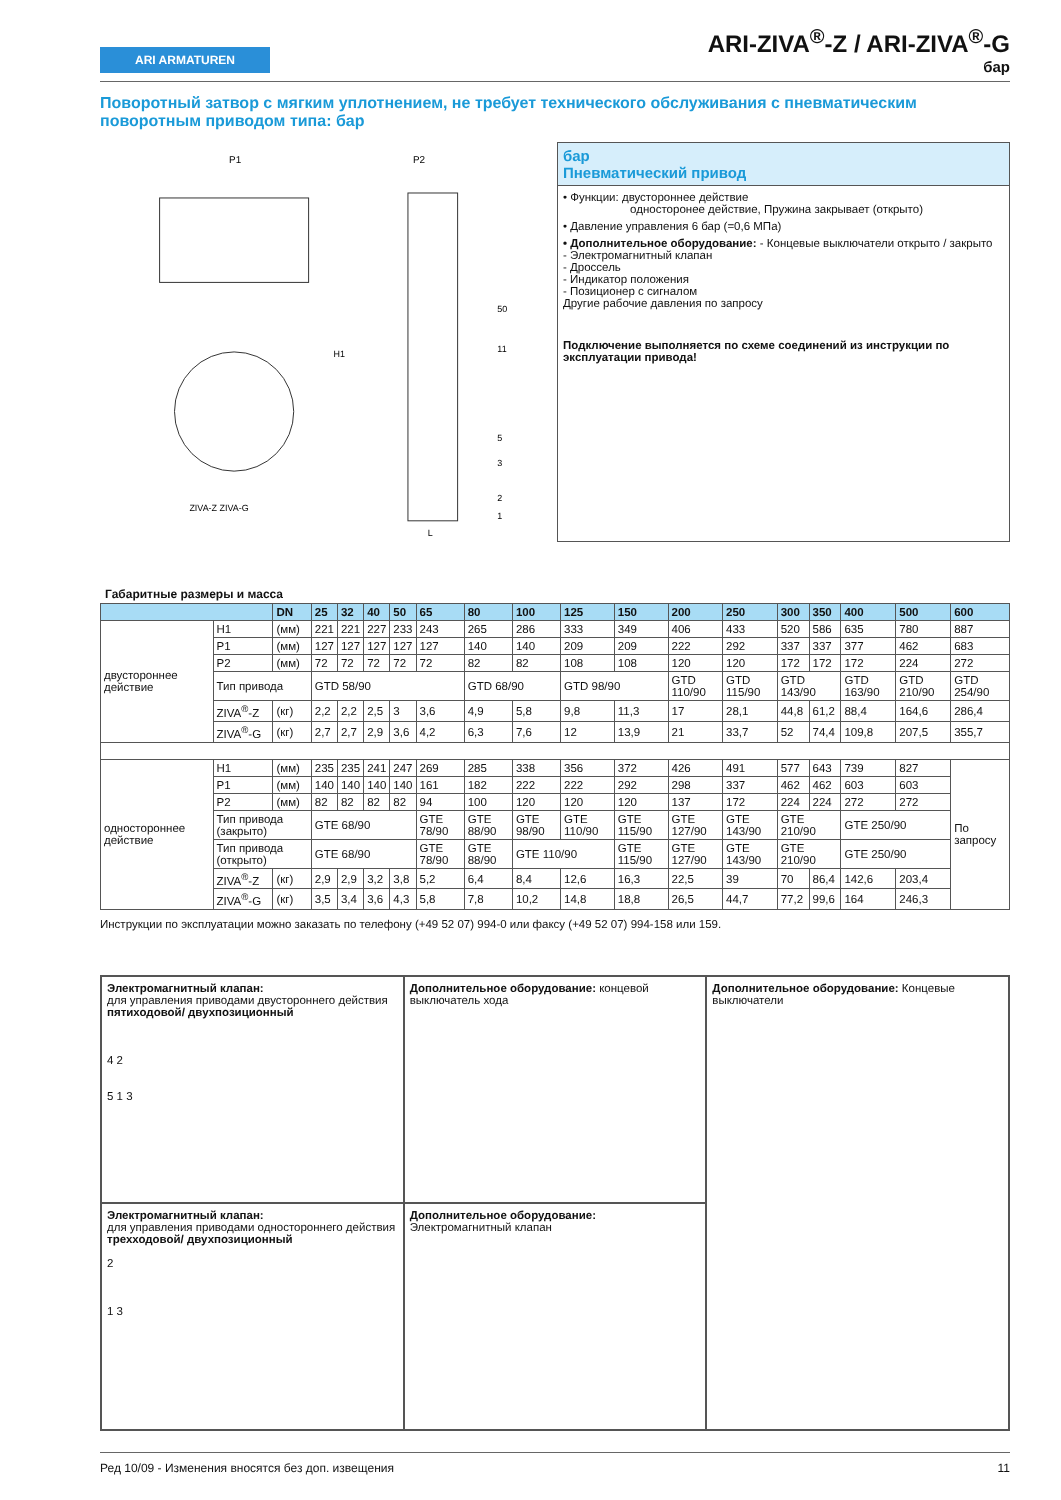ARI ARMATUREN
ARI-ZIVA<sup>®</sup>-Z / ARI-ZIVA<sup>®</sup>-G
бар
Поворотный затвор с мягким уплотнением, не требует технического обслуживания с пневматическим поворотным приводом типа: бар
P1
P2
ZIVA-Z ZIVA-G
50
11
5
3
2
1
L
H1
бар
Пневматический привод
• Функции: двустороннее действие
односторонее действие, Пружина закрывает (открыто)
• Давление управления 6 бар (=0,6 МПа)
• Дополнительное оборудование: - Концевые выключатели открыто / закрыто
- Электромагнитный клапан
- Дроссель
- Индикатор положения
- Позиционер с сигналом
Другие рабочие давления по запросу
Подключение выполняется по схеме соединений из инструкции по эксплуатации привода!
Габаритные размеры и масса
| | | DN | 25 | 32 | 40 | 50 | 65 | 80 | 100 | 125 | 150 | 200 | 250 | 300 | 350 | 400 | 500 | 600 |
| --- | --- | --- | --- | --- | --- | --- | --- | --- | --- | --- | --- | --- | --- | --- | --- | --- | --- | --- |
| двустороннее действие | H1 | (мм) | 221 | 221 | 227 | 233 | 243 | 265 | 286 | 333 | 349 | 406 | 433 | 520 | 586 | 635 | 780 | 887 |
| | P1 | (мм) | 127 | 127 | 127 | 127 | 127 | 140 | 140 | 209 | 209 | 222 | 292 | 337 | 337 | 377 | 462 | 683 |
| | P2 | (мм) | 72 | 72 | 72 | 72 | 72 | 82 | 82 | 108 | 108 | 120 | 120 | 172 | 172 | 172 | 224 | 272 |
| | Тип привода | | GTD 58/90 | | | | | GTD 68/90 | | GTD 98/90 | | GTD 110/90 | GTD 115/90 | GTD 143/90 | | GTD 163/90 | GTD 210/90 | GTD 254/90 |
| | ZIVA<sup>®</sup>-Z | (кг) | 2,2 | 2,2 | 2,5 | 3 | 3,6 | 4,9 | 5,8 | 9,8 | 11,3 | 17 | 28,1 | 44,8 | 61,2 | 88,4 | 164,6 | 286,4 |
| | ZIVA<sup>®</sup>-G | (кг) | 2,7 | 2,7 | 2,9 | 3,6 | 4,2 | 6,3 | 7,6 | 12 | 13,9 | 21 | 33,7 | 52 | 74,4 | 109,8 | 207,5 | 355,7 |
| одностороннее действие | H1 | (мм) | 235 | 235 | 241 | 247 | 269 | 285 | 338 | 356 | 372 | 426 | 491 | 577 | 643 | 739 | 827 | По запросу |
| | P1 | (мм) | 140 | 140 | 140 | 140 | 161 | 182 | 222 | 222 | 292 | 298 | 337 | 462 | 462 | 603 | 603 | |
| | P2 | (мм) | 82 | 82 | 82 | 82 | 94 | 100 | 120 | 120 | 120 | 137 | 172 | 224 | 224 | 272 | 272 | |
| | Тип привода (закрыто) | | GTE 68/90 | | | | GTE 78/90 | GTE 88/90 | GTE 98/90 | GTE 110/90 | GTE 115/90 | GTE 127/90 | GTE 143/90 | GTE 210/90 | | GTE 250/90 | | |
| | Тип привода (открыто) | | GTE 68/90 | | | | GTE 78/90 | GTE 88/90 | GTE 110/90 | | GTE 115/90 | GTE 127/90 | GTE 143/90 | GTE 210/90 | | GTE 250/90 | | |
| | ZIVA<sup>®</sup>-Z | (кг) | 2,9 | 2,9 | 3,2 | 3,8 | 5,2 | 6,4 | 8,4 | 12,6 | 16,3 | 22,5 | 39 | 70 | 86,4 | 142,6 | 203,4 | |
| | ZIVA<sup>®</sup>-G | (кг) | 3,5 | 3,4 | 3,6 | 4,3 | 5,8 | 7,8 | 10,2 | 14,8 | 18,8 | 26,5 | 44,7 | 77,2 | 99,6 | 164 | 246,3 | |
Инструкции по эксплуатации можно заказать по телефону (+49 52 07) 994-0 или факсу (+49 52 07) 994-158 или 159.
Электромагнитный клапан:
для управления приводами двустороннего действия
пятиходовой/ двухпозиционный
4 2
5 1 3
Дополнительное оборудование: концевой выключатель хода
Дополнительное оборудование: Концевые выключатели
Электромагнитный клапан:
для управления приводами одностороннего действия
трехходовой/ двухпозиционный
2
1 3
Дополнительное оборудование: Электромагнитный клапан
Ред 10/09 - Изменения вносятся без доп. извещения 11